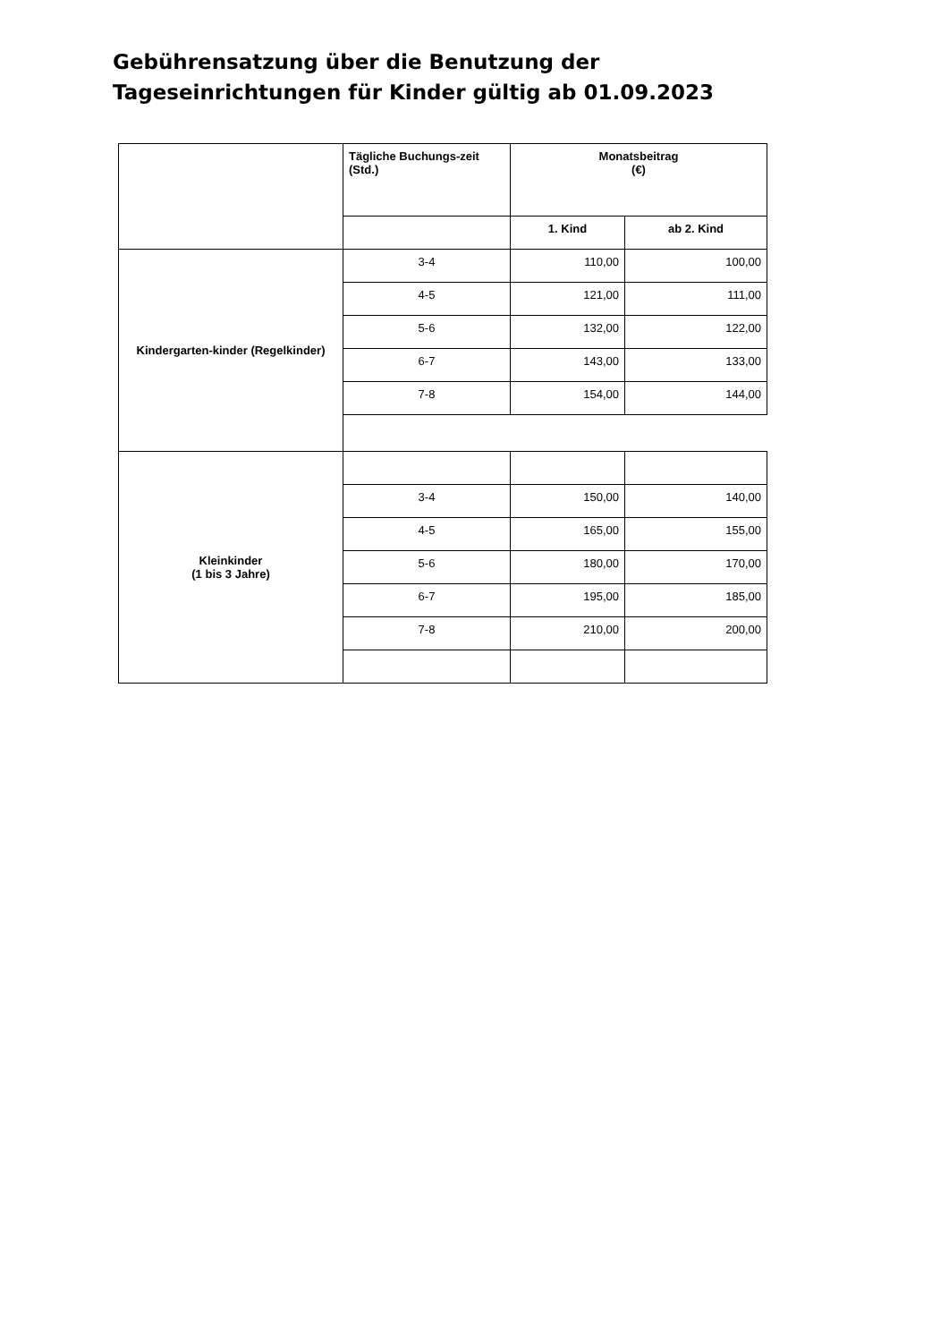Gebührensatzung über die Benutzung der Tageseinrichtungen für Kinder gültig ab 01.09.2023
| | Tägliche Buchungs-zeit (Std.) | Monatsbeitrag (€) | |
| | | 1. Kind | ab 2. Kind |
| Kindergarten-kinder (Regelkinder) | 3-4 | 110,00 | 100,00 |
| | 4-5 | 121,00 | 111,00 |
| | 5-6 | 132,00 | 122,00 |
| | 6-7 | 143,00 | 133,00 |
| | 7-8 | 154,00 | 144,00 |
| Kleinkinder (1 bis 3 Jahre) | | | |
| | 3-4 | 150,00 | 140,00 |
| | 4-5 | 165,00 | 155,00 |
| | 5-6 | 180,00 | 170,00 |
| | 6-7 | 195,00 | 185,00 |
| | 7-8 | 210,00 | 200,00 |